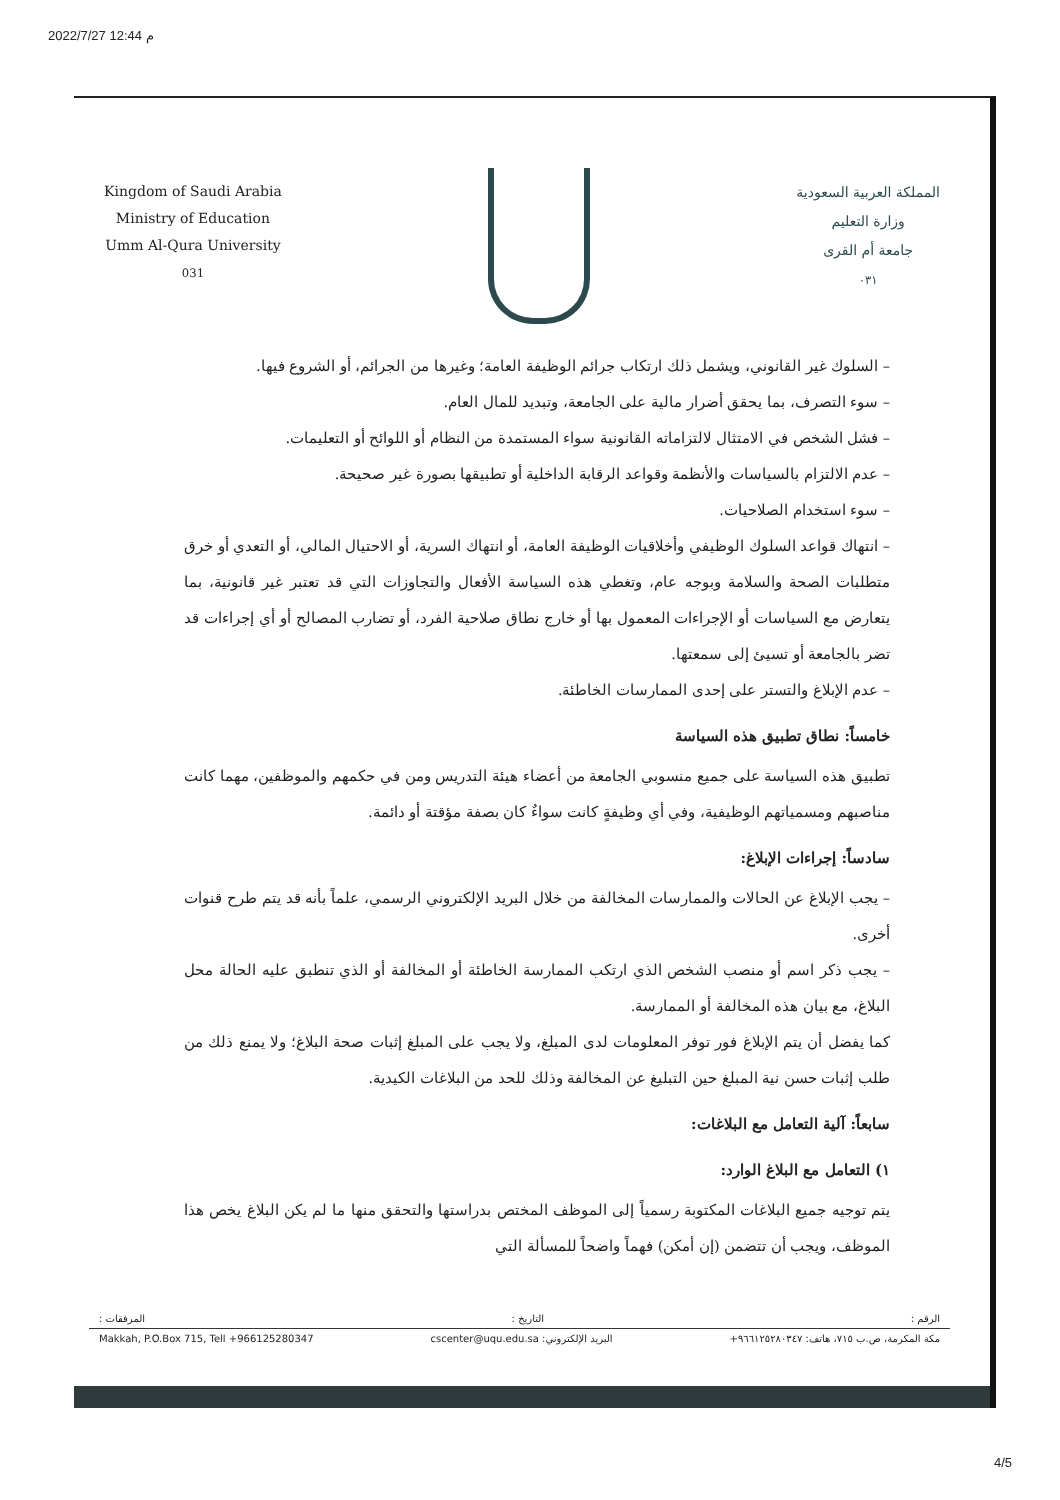2022/7/27 12:44 م
Kingdom of Saudi Arabia
Ministry of Education
Umm Al-Qura University
031
المملكة العربية السعودية
وزارة التعليم
جامعة أم القرى
٠٣١
– السلوك غير القانوني، ويشمل ذلك ارتكاب جرائم الوظيفة العامة؛ وغيرها من الجرائم، أو الشروع فيها.
– سوء التصرف، بما يحقق أضرار مالية على الجامعة، وتبديد للمال العام.
– فشل الشخص في الامتثال لالتزاماته القانونية سواء المستمدة من النظام أو اللوائح أو التعليمات.
– عدم الالتزام بالسياسات والأنظمة وقواعد الرقابة الداخلية أو تطبيقها بصورة غير صحيحة.
– سوء استخدام الصلاحيات.
– انتهاك قواعد السلوك الوظيفي وأخلاقيات الوظيفة العامة، أو انتهاك السرية، أو الاحتيال المالي، أو التعدي أو خرق متطلبات الصحة والسلامة وبوجه عام، وتغطي هذه السياسة الأفعال والتجاوزات التي قد تعتبر غير قانونية، بما يتعارض مع السياسات أو الإجراءات المعمول بها أو خارج نطاق صلاحية الفرد، أو تضارب المصالح أو أي إجراءات قد تضر بالجامعة أو تسيئ إلى سمعتها.
– عدم الإبلاغ والتستر على إحدى الممارسات الخاطئة.
خامساً: نطاق تطبيق هذه السياسة
تطبيق هذه السياسة على جميع منسوبي الجامعة من أعضاء هيئة التدريس ومن في حكمهم والموظفين، مهما كانت مناصبهم ومسمياتهم الوظيفية، وفي أي وظيفةٍ كانت سواءٌ كان بصفة مؤقتة أو دائمة.
سادساً: إجراءات الإبلاغ:
– يجب الإبلاغ عن الحالات والممارسات المخالفة من خلال البريد الإلكتروني الرسمي، علماً بأنه قد يتم طرح قنوات أخرى.
– يجب ذكر اسم أو منصب الشخص الذي ارتكب الممارسة الخاطئة أو المخالفة أو الذي تنطبق عليه الحالة محل البلاغ، مع بيان هذه المخالفة أو الممارسة.
كما يفضل أن يتم الإبلاغ فور توفر المعلومات لدى المبلغ، ولا يجب على المبلغ إثبات صحة البلاغ؛ ولا يمنع ذلك من طلب إثبات حسن نية المبلغ حين التبليغ عن المخالفة وذلك للحد من البلاغات الكيدية.
سابعاً: آلية التعامل مع البلاغات:
١) التعامل مع البلاغ الوارد:
يتم توجيه جميع البلاغات المكتوبة رسمياً إلى الموظف المختص بدراستها والتحقق منها ما لم يكن البلاغ يخص هذا الموظف، ويجب أن تتضمن (إن أمكن) فهماً واضحاً للمسألة التي
الرقم : التاريخ : المرفقات :
مكة المكرمة، ص.ب ٧١٥، هاتف: ٩٦٦١٢٥٢٨٠٣٤٧+ البريد الإلكتروني: cscenter@uqu.edu.sa Makkah, P.O.Box 715, Tell +966125280347
4/5